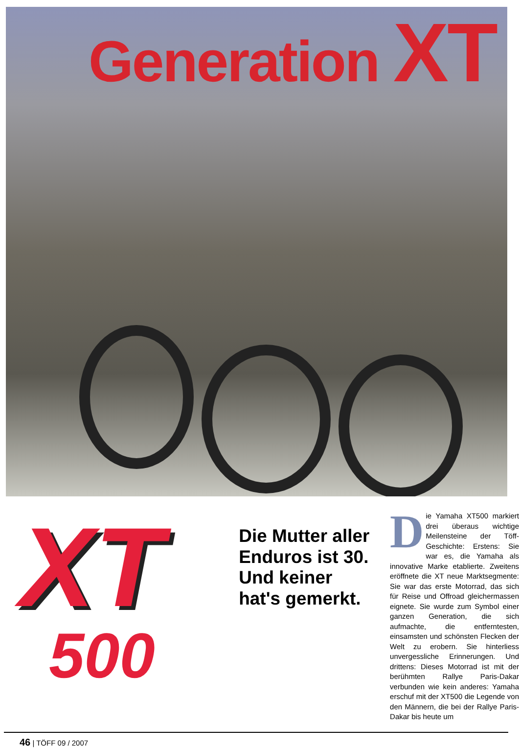Generation XT
XT
500
Die Mutter aller Enduros ist 30. Und keiner hat's gemerkt.
Die Yamaha XT500 markiert drei überaus wichtige Meilensteine der Töff-Geschichte: Erstens: Sie war es, die Yamaha als innovative Marke etablierte. Zweitens eröffnete die XT neue Marktsegmente: Sie war das erste Motorrad, das sich für Reise und Offroad gleichermassen eignete. Sie wurde zum Symbol einer ganzen Generation, die sich aufmachte, die entferntesten, einsamsten und schönsten Flecken der Welt zu erobern. Sie hinterliess unvergessliche Erinnerungen. Und drittens: Dieses Motorrad ist mit der berühmten Rallye Paris-Dakar verbunden wie kein anderes: Yamaha erschuf mit der XT500 die Legende von den Männern, die bei der Rallye Paris-Dakar bis heute um
46 | TÖFF 09 / 2007